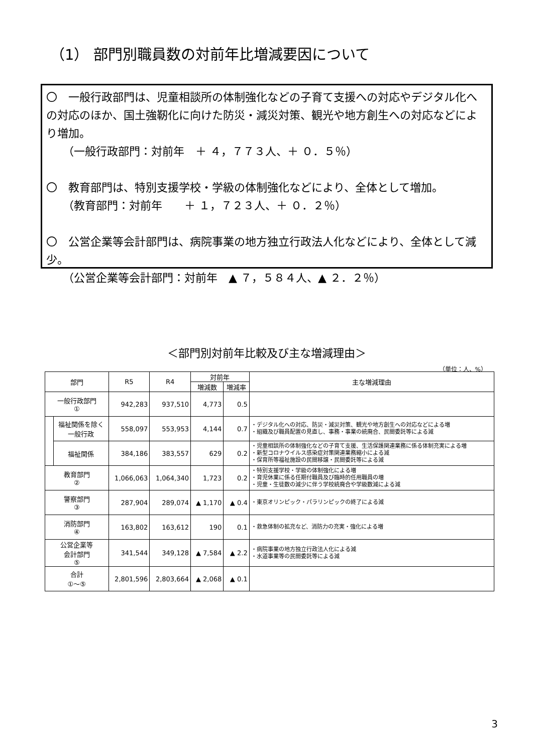（1） 部門別職員数の対前年比増減要因について
〇　一般行政部門は、児童相談所の体制強化などの子育て支援への対応やデジタル化への対応のほか、国土強靭化に向けた防災・減災対策、観光や地方創生への対応などにより増加。
　　（一般行政部門：対前年　＋ ４，７７３人、＋ ０．５％）
〇　教育部門は、特別支援学校・学級の体制強化などにより、全体として増加。
　　（教育部門：対前年　　＋ １，７２３人、＋ ０．２％）
〇　公営企業等会計部門は、病院事業の地方独立行政法人化などにより、全体として減少。
　　（公営企業等会計部門：対前年　▲ ７，５８４人、▲ ２．２％）
＜部門別対前年比較及び主な増減理由＞
（単位：人、%）
| 部門 | | R5 | R4 | 対前年 | | 主な増減理由 |
| --- | --- | --- | --- | --- | --- | --- |
| | | | | 増減数 | 増減率 | |
| 一般行政部門 ① | | 942,283 | 937,510 | 4,773 | 0.5 | |
| | 福祉関係を除く 一般行政 | 558,097 | 553,953 | 4,144 | 0.7 | ・デジタル化への対応、防災・減災対策、観光や地方創生への対応などによる増 ・組織及び職員配置の見直し、事務・事業の統廃合、民間委託等による減 |
| | 福祉関係 | 384,186 | 383,557 | 629 | 0.2 | ・児童相談所の体制強化などの子育て支援、生活保護関連業務に係る体制充実による増 ・新型コロナウイルス感染症対策関連業務縮小による減 ・保育所等福祉施設の民間移譲・民間委託等による減 |
| 教育部門 ② | | 1,066,063 | 1,064,340 | 1,723 | 0.2 | ・特別支援学校・学級の体制強化による増 ・育児休業に係る任期付職員及び臨時的任用職員の増 ・児童・生徒数の減少に伴う学校統廃合や学級数減による減 |
| 警察部門 ③ | | 287,904 | 289,074 | ▲ 1,170 | ▲ 0.4 | ・東京オリンピック・パラリンピックの終了による減 |
| 消防部門 ④ | | 163,802 | 163,612 | 190 | 0.1 | ・救急体制の拡充など、消防力の充実・強化による増 |
| 公営企業等 会計部門 ⑤ | | 341,544 | 349,128 | ▲ 7,584 | ▲ 2.2 | ・病院事業の地方独立行政法人化による減 ・水道事業等の民間委託等による減 |
| 合計 ①～⑤ | | 2,801,596 | 2,803,664 | ▲ 2,068 | ▲ 0.1 | |
3